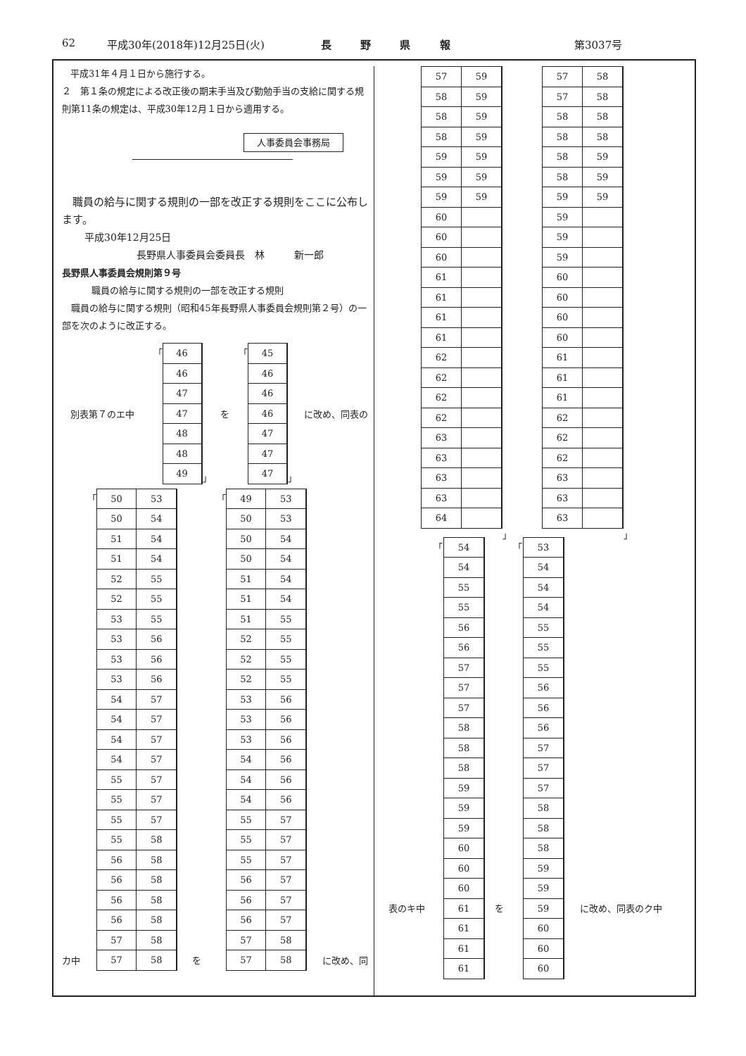62 平成30年(2018年)12月25日(火) 長 野 県 報 第3037号
平成31年４月１日から施行する。
２　第１条の規定による改正後の期末手当及び勤勉手当の支給に関する規則第11条の規定は、平成30年12月１日から適用する。
人事委員会事務局
　職員の給与に関する規則の一部を改正する規則をここに公布します。
平成30年12月25日
長野県人事委員会委員長　林　　　新一郎
長野県人事委員会規則第９号
職員の給与に関する規則の一部を改正する規則
　職員の給与に関する規則（昭和45年長野県人事委員会規則第２号）の一部を次のように改正する。
別表第７のエ中 「
| 46 |
| 46 |
| 47 |
| 47 |
| 48 |
| 48 |
| 49 |
」 を 「
| 45 |
| 46 |
| 46 |
| 46 |
| 47 |
| 47 |
| 47 |
」 に改め、同表の
カ中 「
| 50 | 53 |
| 50 | 54 |
| 51 | 54 |
| 51 | 54 |
| 52 | 55 |
| 52 | 55 |
| 53 | 55 |
| 53 | 56 |
| 53 | 56 |
| 53 | 56 |
| 54 | 57 |
| 54 | 57 |
| 54 | 57 |
| 54 | 57 |
| 55 | 57 |
| 55 | 57 |
| 55 | 57 |
| 55 | 58 |
| 56 | 58 |
| 56 | 58 |
| 56 | 58 |
| 56 | 58 |
| 57 | 58 |
| 57 | 58 |
を 「
| 49 | 53 |
| 50 | 53 |
| 50 | 54 |
| 50 | 54 |
| 51 | 54 |
| 51 | 54 |
| 51 | 55 |
| 52 | 55 |
| 52 | 55 |
| 52 | 55 |
| 53 | 56 |
| 53 | 56 |
| 53 | 56 |
| 54 | 56 |
| 54 | 56 |
| 54 | 56 |
| 55 | 57 |
| 55 | 57 |
| 55 | 57 |
| 56 | 57 |
| 56 | 57 |
| 56 | 57 |
| 57 | 58 |
| 57 | 58 |
に改め、同
| 57 | 59 |
| 58 | 59 |
| 58 | 59 |
| 58 | 59 |
| 59 | 59 |
| 59 | 59 |
| 59 | 59 |
| 60 | |
| 60 | |
| 60 | |
| 61 | |
| 61 | |
| 61 | |
| 61 | |
| 62 | |
| 62 | |
| 62 | |
| 62 | |
| 63 | |
| 63 | |
| 63 | |
| 63 | |
| 64 | |
」
| 57 | 58 |
| 57 | 58 |
| 58 | 58 |
| 58 | 58 |
| 58 | 59 |
| 58 | 59 |
| 59 | 59 |
| 59 | |
| 59 | |
| 59 | |
| 60 | |
| 60 | |
| 60 | |
| 60 | |
| 61 | |
| 61 | |
| 61 | |
| 62 | |
| 62 | |
| 62 | |
| 63 | |
| 63 | |
| 63 | |
」
表のキ中 「
| 54 |
| 54 |
| 55 |
| 55 |
| 56 |
| 56 |
| 57 |
| 57 |
| 57 |
| 58 |
| 58 |
| 58 |
| 59 |
| 59 |
| 59 |
| 60 |
| 60 |
| 60 |
| 61 |
| 61 |
| 61 |
| 61 |
を 「
| 53 |
| 54 |
| 54 |
| 54 |
| 55 |
| 55 |
| 55 |
| 56 |
| 56 |
| 56 |
| 57 |
| 57 |
| 57 |
| 58 |
| 58 |
| 58 |
| 59 |
| 59 |
| 59 |
| 60 |
| 60 |
| 60 |
に改め、同表のク中